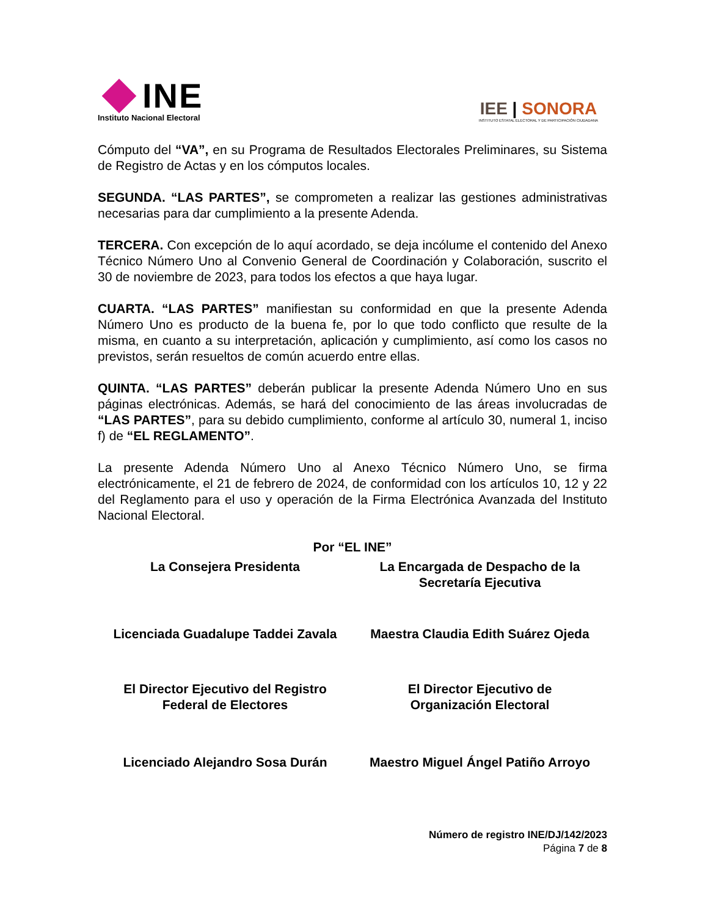INE
Instituto Nacional Electoral
IEE | SONORA
INSTITUTO ESTATAL ELECTORAL Y DE PARTICIPACIÓN CIUDADANA
Cómputo del “VA”, en su Programa de Resultados Electorales Preliminares, su Sistema de Registro de Actas y en los cómputos locales.
SEGUNDA. “LAS PARTES”, se comprometen a realizar las gestiones administrativas necesarias para dar cumplimiento a la presente Adenda.
TERCERA. Con excepción de lo aquí acordado, se deja incólume el contenido del Anexo Técnico Número Uno al Convenio General de Coordinación y Colaboración, suscrito el 30 de noviembre de 2023, para todos los efectos a que haya lugar.
CUARTA. “LAS PARTES” manifiestan su conformidad en que la presente Adenda Número Uno es producto de la buena fe, por lo que todo conflicto que resulte de la misma, en cuanto a su interpretación, aplicación y cumplimiento, así como los casos no previstos, serán resueltos de común acuerdo entre ellas.
QUINTA. “LAS PARTES” deberán publicar la presente Adenda Número Uno en sus páginas electrónicas. Además, se hará del conocimiento de las áreas involucradas de “LAS PARTES”, para su debido cumplimiento, conforme al artículo 30, numeral 1, inciso f) de “EL REGLAMENTO”.
La presente Adenda Número Uno al Anexo Técnico Número Uno, se firma electrónicamente, el 21 de febrero de 2024, de conformidad con los artículos 10, 12 y 22 del Reglamento para el uso y operación de la Firma Electrónica Avanzada del Instituto Nacional Electoral.
Por “EL INE”
La Consejera Presidenta La Encargada de Despacho de la
Secretaría Ejecutiva
Licenciada Guadalupe Taddei Zavala
Maestra Claudia Edith Suárez Ojeda
El Director Ejecutivo del Registro
Federal de Electores
El Director Ejecutivo de
Organización Electoral
Licenciado Alejandro Sosa Durán
Maestro Miguel Ángel Patiño Arroyo
Número de registro INE/DJ/142/2023
Página 7 de 8